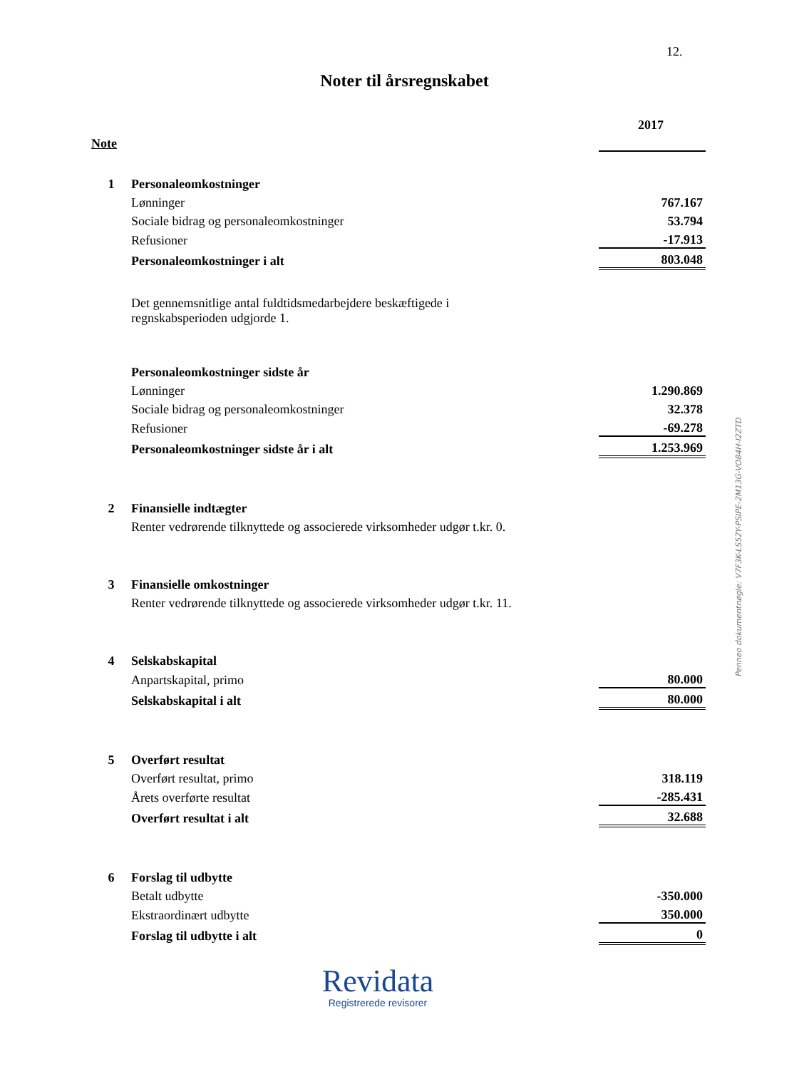12.
Noter til årsregnskabet
| | | 2017 |
| Note | | |
| 1 | Personaleomkostninger | |
| | Lønninger | 767.167 |
| | Sociale bidrag og personaleomkostninger | 53.794 |
| | Refusioner | -17.913 |
| | Personaleomkostninger i alt | 803.048 |
| | Det gennemsnitlige antal fuldtidsmedarbejdere beskæftigede i regnskabsperioden udgjorde 1. | |
| | Personaleomkostninger sidste år | |
| | Lønninger | 1.290.869 |
| | Sociale bidrag og personaleomkostninger | 32.378 |
| | Refusioner | -69.278 |
| | Personaleomkostninger sidste år i alt | 1.253.969 |
| 2 | Finansielle indtægter | |
| | Renter vedrørende tilknyttede og associerede virksomheder udgør t.kr. 0. | |
| 3 | Finansielle omkostninger | |
| | Renter vedrørende tilknyttede og associerede virksomheder udgør t.kr. 11. | |
| 4 | Selskabskapital | |
| | Anpartskapital, primo | 80.000 |
| | Selskabskapital i alt | 80.000 |
| 5 | Overført resultat | |
| | Overført resultat, primo | 318.119 |
| | Årets overførte resultat | -285.431 |
| | Overført resultat i alt | 32.688 |
| 6 | Forslag til udbytte | |
| | Betalt udbytte | -350.000 |
| | Ekstraordinært udbytte | 350.000 |
| | Forslag til udbytte i alt | 0 |
Penneo dokumentnøgle: V7F3K-LS52Y-PSIPE-2M13G-VO84H-I2ZTD
Revidata
Registrerede revisorer